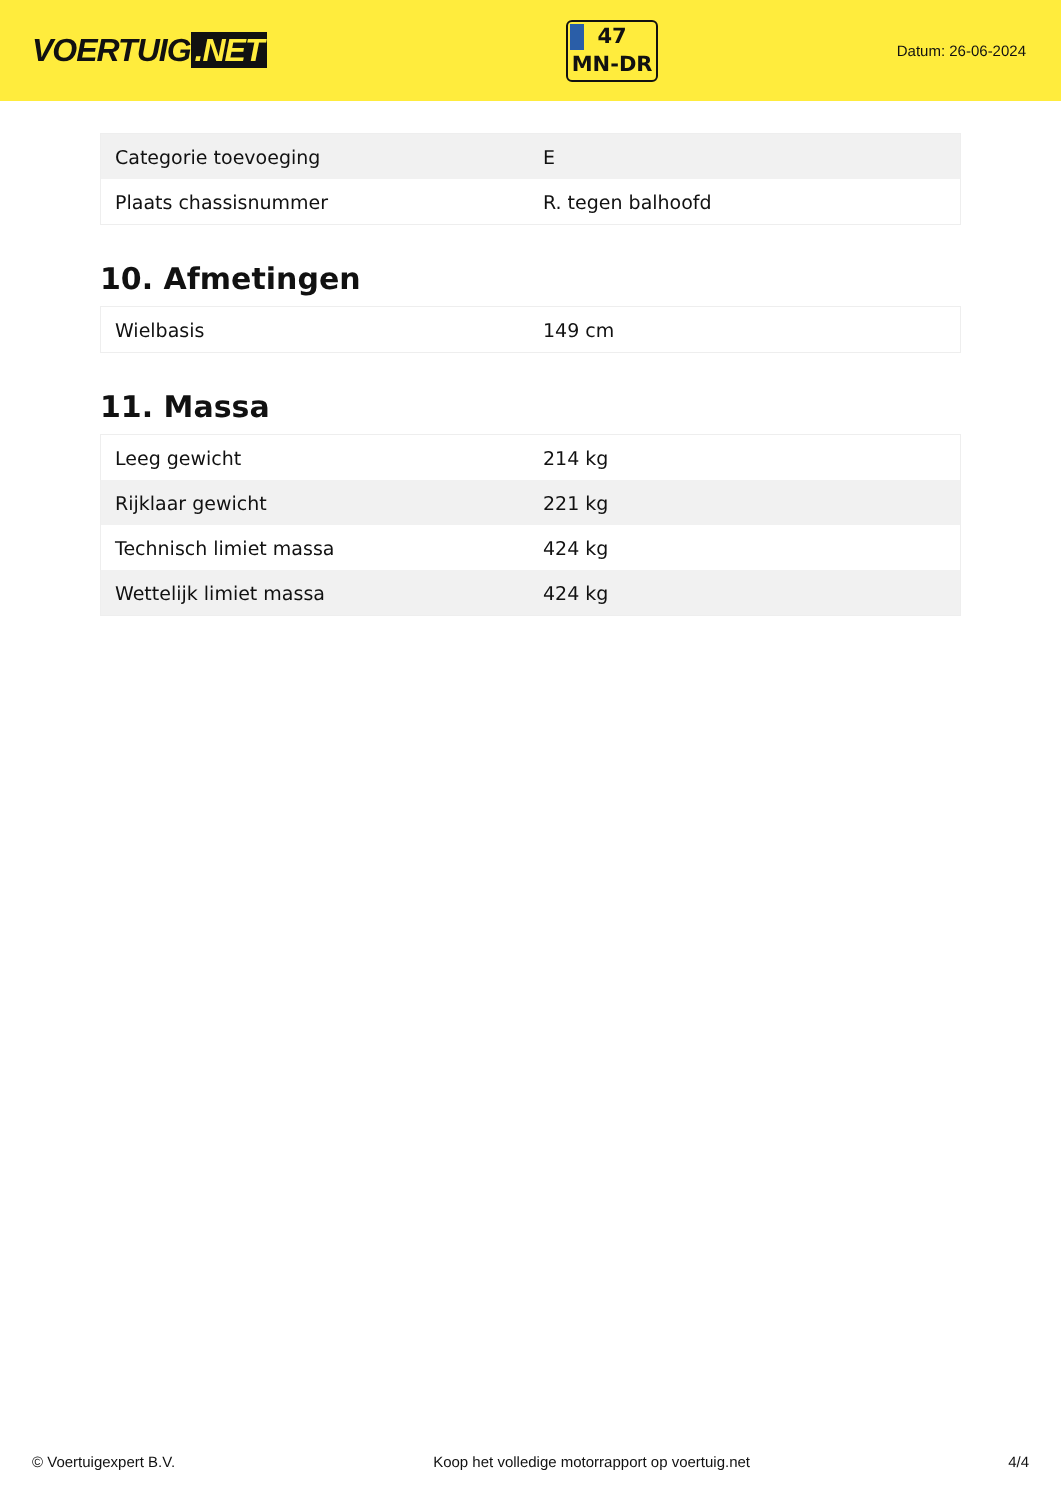VOERTUIG.NET
47
MN-DR
Datum: 26-06-2024
| Categorie toevoeging | E |
| Plaats chassisnummer | R. tegen balhoofd |
10. Afmetingen
| Wielbasis | 149 cm |
11. Massa
| Leeg gewicht | 214 kg |
| Rijklaar gewicht | 221 kg |
| Technisch limiet massa | 424 kg |
| Wettelijk limiet massa | 424 kg |
© Voertuigexpert B.V. Koop het volledige motorrapport op voertuig.net 4/4